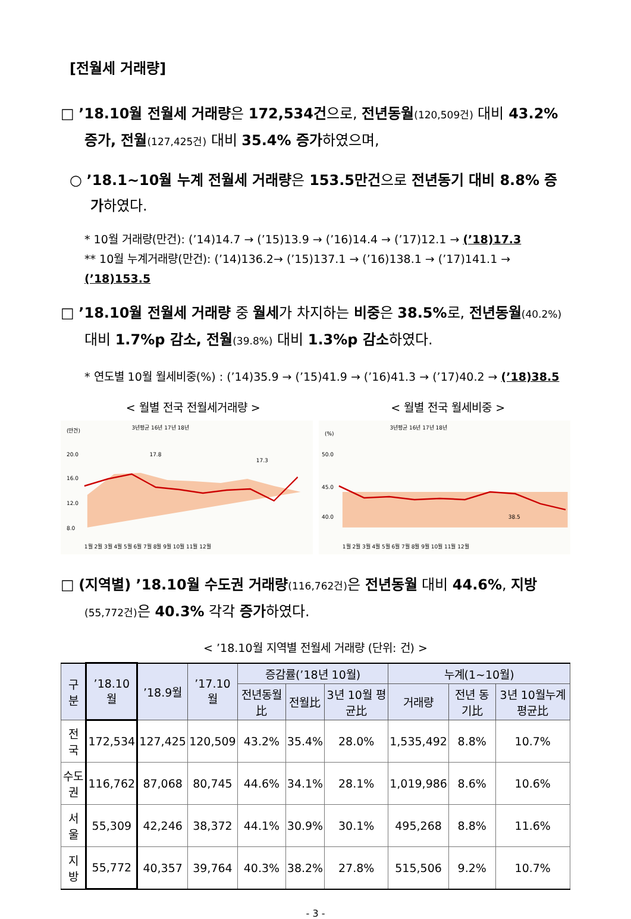[전월세 거래량]
□ ’18.10월 전월세 거래량은 172,534건으로, 전년동월(120,509건) 대비 43.2% 증가, 전월(127,425건) 대비 35.4% 증가하였으며,
○ ’18.1~10월 누계 전월세 거래량은 153.5만건으로 전년동기 대비 8.8% 증가하였다.
* 10월 거래량(만건): (’14)14.7 → (’15)13.9 → (’16)14.4 → (’17)12.1 → (’18)17.3
** 10월 누계거래량(만건): (’14)136.2→ (’15)137.1 → (’16)138.1 → (’17)141.1 → (’18)153.5
□ ’18.10월 전월세 거래량 중 월세가 차지하는 비중은 38.5% 로, 전년동월(40.2%) 대비 1.7%p 감소, 전월(39.8%) 대비 1.3%p 감소하였다.
* 연도별 10월 월세비중(%) : (’14)35.9 → (’15)41.9 → (’16)41.3 → (’17)40.2 → (’18)38.5
< 월별 전국 전월세거래량 > < 월별 전국 월세비중 >
(만건)
3년평균 16년 17년 18년
20.0
16.0
12.0
8.0
17.8
17.3
1월 2월 3월 4월 5월 6월 7월 8월 9월 10월 11월 12월
(%)
3년평균 16년 17년 18년
50.0
45.0
40.0
38.5
1월 2월 3월 4월 5월 6월 7월 8월 9월 10월 11월 12월
□ (지역별) ’18.10월 수도권 거래량(116,762건) 은 전년동월 대비 44.6%, 지방(55,772건) 은 40.3% 각각 증가하였다.
< ’18.10월 지역별 전월세 거래량 (단위: 건) >
| 구 분 | ’18.10월 | ’18.9월 | ’17.10월 | 증감률(’18년 10월) | | | 누계(1~10월) | | |
| --- | --- | --- | --- | --- | --- | --- | --- | --- | --- |
| | | | | 전년동월比 | 전월比 | 3년 10월 평균比 | 거래량 | 전년 동기比 | 3년 10월누계 평균比 |
| 전 국 | 172,534 | 127,425 | 120,509 | 43.2% | 35.4% | 28.0% | 1,535,492 | 8.8% | 10.7% |
| 수도권 | 116,762 | 87,068 | 80,745 | 44.6% | 34.1% | 28.1% | 1,019,986 | 8.6% | 10.6% |
| 서 울 | 55,309 | 42,246 | 38,372 | 44.1% | 30.9% | 30.1% | 495,268 | 8.8% | 11.6% |
| 지 방 | 55,772 | 40,357 | 39,764 | 40.3% | 38.2% | 27.8% | 515,506 | 9.2% | 10.7% |
- 3 -